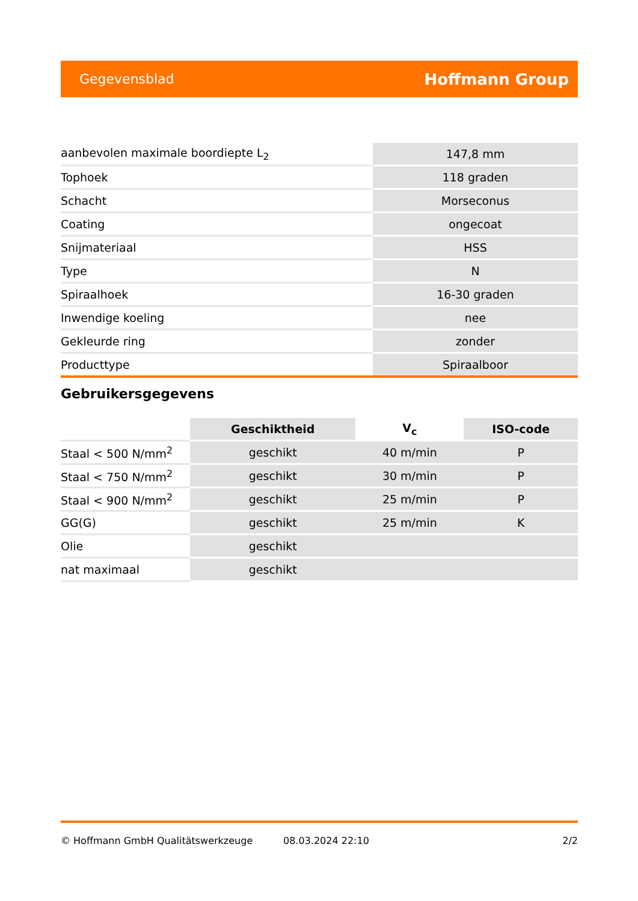Gegevensblad Hoffmann Group
| aanbevolen maximale boordiepte L<sub>2</sub> | 147,8 mm |
| Tophoek | 118 graden |
| Schacht | Morseconus |
| Coating | ongecoat |
| Snijmateriaal | HSS |
| Type | N |
| Spiraalhoek | 16-30 graden |
| Inwendige koeling | nee |
| Gekleurde ring | zonder |
| Producttype | Spiraalboor |
Gebruikersgegevens
| | Geschiktheid | V<sub>c</sub> | ISO-code |
| --- | --- | --- | --- |
| Staal < 500 N/mm<sup>2</sup> | geschikt | 40 m/min | P |
| Staal < 750 N/mm<sup>2</sup> | geschikt | 30 m/min | P |
| Staal < 900 N/mm<sup>2</sup> | geschikt | 25 m/min | P |
| GG(G) | geschikt | 25 m/min | K |
| Olie | geschikt | | |
| nat maximaal | geschikt | | |
© Hoffmann GmbH Qualitätswerkzeuge 08.03.2024 22:10 2/2